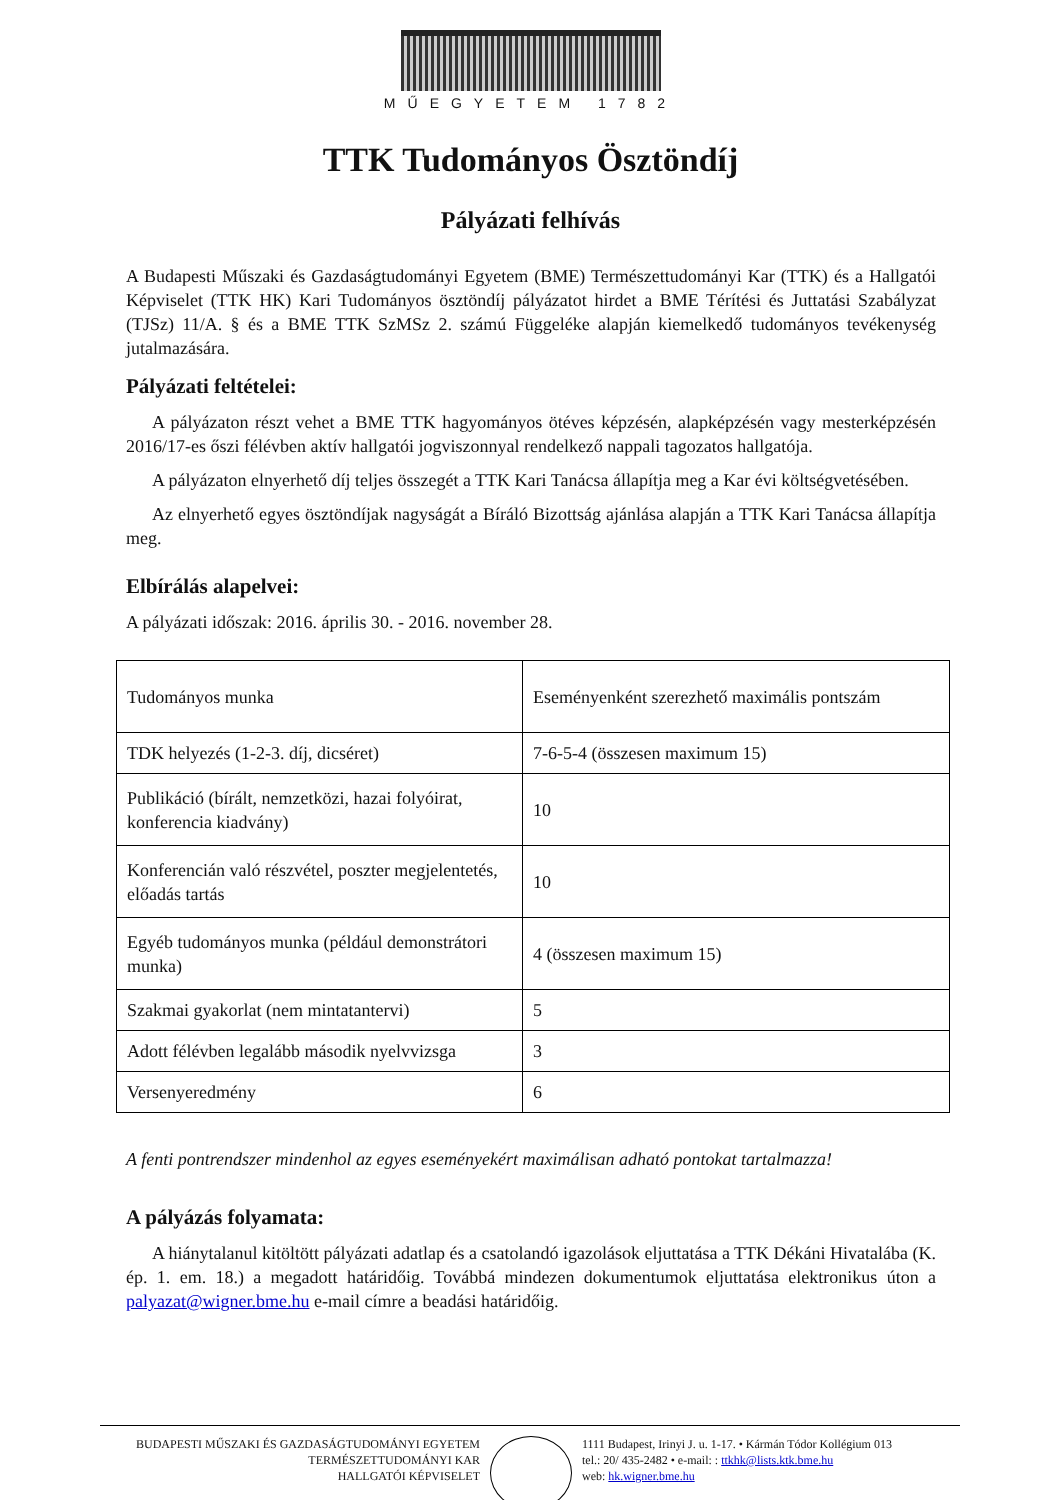MŰEGYETEM 1782
TTK Tudományos Ösztöndíj
Pályázati felhívás
A Budapesti Műszaki és Gazdaságtudományi Egyetem (BME) Természettudományi Kar (TTK) és a Hallgatói Képviselet (TTK HK) Kari Tudományos ösztöndíj pályázatot hirdet a BME Térítési és Juttatási Szabályzat (TJSz) 11/A. § és a BME TTK SzMSz 2. számú Függeléke alapján kiemelkedő tudományos tevékenység jutalmazására.
Pályázati feltételei:
A pályázaton részt vehet a BME TTK hagyományos ötéves képzésén, alapképzésén vagy mesterképzésén 2016/17-es őszi félévben aktív hallgatói jogviszonnyal rendelkező nappali tagozatos hallgatója.
A pályázaton elnyerhető díj teljes összegét a TTK Kari Tanácsa állapítja meg a Kar évi költségvetésében.
Az elnyerhető egyes ösztöndíjak nagyságát a Bíráló Bizottság ajánlása alapján a TTK Kari Tanácsa állapítja meg.
Elbírálás alapelvei:
A pályázati időszak: 2016. április 30. - 2016. november 28.
| Tudományos munka | Eseményenként szerezhető maximális pontszám |
| TDK helyezés (1-2-3. díj, dicséret) | 7-6-5-4 (összesen maximum 15) |
| Publikáció (bírált, nemzetközi, hazai folyóirat, konferencia kiadvány) | 10 |
| Konferencián való részvétel, poszter megjelentetés, előadás tartás | 10 |
| Egyéb tudományos munka (például demonstrátori munka) | 4 (összesen maximum 15) |
| Szakmai gyakorlat (nem mintatantervi) | 5 |
| Adott félévben legalább második nyelvvizsga | 3 |
| Versenyeredmény | 6 |
A fenti pontrendszer mindenhol az egyes eseményekért maximálisan adható pontokat tartalmazza!
A pályázás folyamata:
A hiánytalanul kitöltött pályázati adatlap és a csatolandó igazolások eljuttatása a TTK Dékáni Hivatalába (K. ép. 1. em. 18.) a megadott határidőig. Továbbá mindezen dokumentumok eljuttatása elektronikus úton a palyazat@wigner.bme.hu e-mail címre a beadási határidőig.
BUDAPESTI MŰSZAKI ÉS GAZDASÁGTUDOMÁNYI EGYETEM
TERMÉSZETTUDOMÁNYI KAR
HALLGATÓI KÉPVISELET
1111 Budapest, Irinyi J. u. 1-17. • Kármán Tódor Kollégium 013
tel.: 20/ 435-2482 • e-mail: : ttkhk@lists.ktk.bme.hu
web: hk.wigner.bme.hu